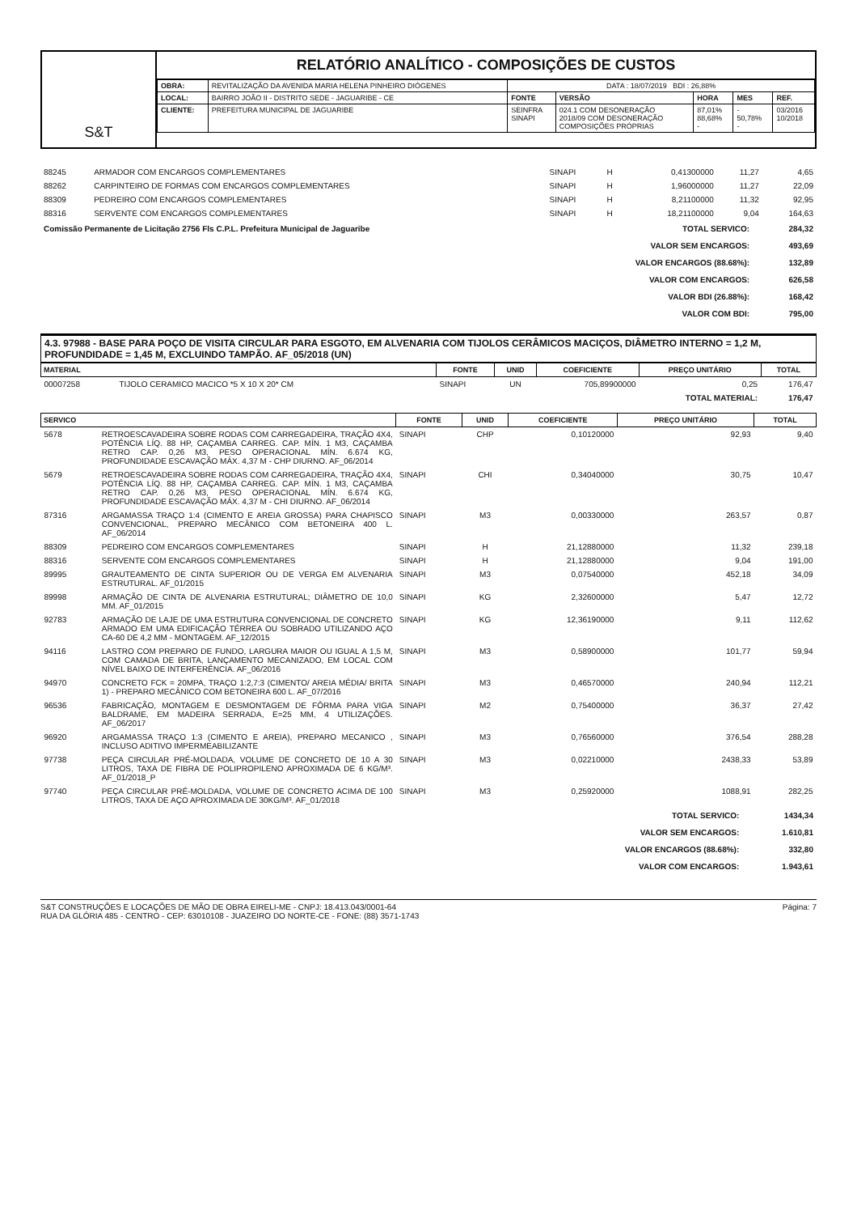S&T
RELATÓRIO ANALÍTICO - COMPOSIÇÕES DE CUSTOS
| OBRA: | REVITALIZAÇÃO DA AVENIDA MARIA HELENA PINHEIRO DIÓGENES | DATA : 18/07/2019 BDI : 26,88% | | | | |
| LOCAL: | BAIRRO JOÃO II - DISTRITO SEDE - JAGUARIBE - CE | FONTE | VERSÃO | HORA | MES | REF. |
| CLIENTE: | PREFEITURA MUNICIPAL DE JAGUARIBE | SEINFRA SINAPI | 024.1 COM DESONERAÇÃO 2018/09 COM DESONERAÇÃO COMPOSIÇÕES PRÓPRIAS | 87,01% 88,68% - | - 50,78% - | 03/2016 10/2018 |
| 88245 | ARMADOR COM ENCARGOS COMPLEMENTARES | SINAPI | H | 0,41300000 | 11,27 | 4,65 |
| 88262 | CARPINTEIRO DE FORMAS COM ENCARGOS COMPLEMENTARES | SINAPI | H | 1,96000000 | 11,27 | 22,09 |
| 88309 | PEDREIRO COM ENCARGOS COMPLEMENTARES | SINAPI | H | 8,21100000 | 11,32 | 92,95 |
| 88316 | SERVENTE COM ENCARGOS COMPLEMENTARES | SINAPI | H | 18,21100000 | 9,04 | 164,63 |
| Comissão Permanente de Licitação 2756 Fls C.P.L. Prefeitura Municipal de Jaguaribe | TOTAL SERVICO: | 284,32 |
| | VALOR SEM ENCARGOS: | 493,69 |
| | VALOR ENCARGOS (88.68%): | 132,89 |
| | VALOR COM ENCARGOS: | 626,58 |
| | VALOR BDI (26.88%): | 168,42 |
| | VALOR COM BDI: | 795,00 |
4.3. 97988 - BASE PARA POÇO DE VISITA CIRCULAR PARA ESGOTO, EM ALVENARIA COM TIJOLOS CERÂMICOS MACIÇOS, DIÂMETRO INTERNO = 1,2 M, PROFUNDIDADE = 1,45 M, EXCLUINDO TAMPÃO. AF_05/2018 (UN)
| MATERIAL | | FONTE | UNID | COEFICIENTE | PREÇO UNITÁRIO | TOTAL |
| --- | --- | --- | --- | --- | --- | --- |
| 00007258 | TIJOLO CERAMICO MACICO *5 X 10 X 20* CM | SINAPI | UN | 705,89900000 | 0,25 | 176,47 |
| TOTAL MATERIAL: | | | | | | 176,47 |
| SERVICO | | FONTE | UNID | COEFICIENTE | PREÇO UNITÁRIO | TOTAL |
| --- | --- | --- | --- | --- | --- | --- |
| 5678 | RETROESCAVADEIRA SOBRE RODAS COM CARREGADEIRA, TRAÇÃO 4X4, POTÊNCIA LÍQ. 88 HP, CAÇAMBA CARREG. CAP. MÍN. 1 M3, CAÇAMBA RETRO CAP. 0,26 M3, PESO OPERACIONAL MÍN. 6.674 KG, PROFUNDIDADE ESCAVAÇÃO MÁX. 4,37 M - CHP DIURNO. AF_06/2014 | SINAPI | CHP | 0,10120000 | 92,93 | 9,40 |
| 5679 | RETROESCAVADEIRA SOBRE RODAS COM CARREGADEIRA, TRAÇÃO 4X4, POTÊNCIA LÍQ. 88 HP, CAÇAMBA CARREG. CAP. MÍN. 1 M3, CAÇAMBA RETRO CAP. 0,26 M3, PESO OPERACIONAL MÍN. 6.674 KG, PROFUNDIDADE ESCAVAÇÃO MÁX. 4,37 M - CHI DIURNO. AF_06/2014 | SINAPI | CHI | 0,34040000 | 30,75 | 10,47 |
| 87316 | ARGAMASSA TRAÇO 1:4 (CIMENTO E AREIA GROSSA) PARA CHAPISCO CONVENCIONAL, PREPARO MECÂNICO COM BETONEIRA 400 L. AF_06/2014 | SINAPI | M3 | 0,00330000 | 263,57 | 0,87 |
| 88309 | PEDREIRO COM ENCARGOS COMPLEMENTARES | SINAPI | H | 21,12880000 | 11,32 | 239,18 |
| 88316 | SERVENTE COM ENCARGOS COMPLEMENTARES | SINAPI | H | 21,12880000 | 9,04 | 191,00 |
| 89995 | GRAUTEAMENTO DE CINTA SUPERIOR OU DE VERGA EM ALVENARIA ESTRUTURAL. AF_01/2015 | SINAPI | M3 | 0,07540000 | 452,18 | 34,09 |
| 89998 | ARMAÇÃO DE CINTA DE ALVENARIA ESTRUTURAL; DIÂMETRO DE 10,0 MM. AF_01/2015 | SINAPI | KG | 2,32600000 | 5,47 | 12,72 |
| 92783 | ARMAÇÃO DE LAJE DE UMA ESTRUTURA CONVENCIONAL DE CONCRETO ARMADO EM UMA EDIFICAÇÃO TÉRREA OU SOBRADO UTILIZANDO AÇO CA-60 DE 4,2 MM - MONTAGEM. AF_12/2015 | SINAPI | KG | 12,36190000 | 9,11 | 112,62 |
| 94116 | LASTRO COM PREPARO DE FUNDO, LARGURA MAIOR OU IGUAL A 1,5 M, COM CAMADA DE BRITA, LANÇAMENTO MECANIZADO, EM LOCAL COM NÍVEL BAIXO DE INTERFERÊNCIA. AF_06/2016 | SINAPI | M3 | 0,58900000 | 101,77 | 59,94 |
| 94970 | CONCRETO FCK = 20MPA, TRAÇO 1:2,7:3 (CIMENTO/ AREIA MÉDIA/ BRITA 1) - PREPARO MECÂNICO COM BETONEIRA 600 L. AF_07/2016 | SINAPI | M3 | 0,46570000 | 240,94 | 112,21 |
| 96536 | FABRICAÇÃO, MONTAGEM E DESMONTAGEM DE FÔRMA PARA VIGA BALDRAME, EM MADEIRA SERRADA, E=25 MM, 4 UTILIZAÇÕES. AF_06/2017 | SINAPI | M2 | 0,75400000 | 36,37 | 27,42 |
| 96920 | ARGAMASSA TRAÇO 1:3 (CIMENTO E AREIA), PREPARO MECANICO , INCLUSO ADITIVO IMPERMEABILIZANTE | SINAPI | M3 | 0,76560000 | 376,54 | 288,28 |
| 97738 | PEÇA CIRCULAR PRÉ-MOLDADA, VOLUME DE CONCRETO DE 10 A 30 LITROS, TAXA DE FIBRA DE POLIPROPILENO APROXIMADA DE 6 KG/M³. AF_01/2018_P | SINAPI | M3 | 0,02210000 | 2438,33 | 53,89 |
| 97740 | PEÇA CIRCULAR PRÉ-MOLDADA, VOLUME DE CONCRETO ACIMA DE 100 LITROS, TAXA DE AÇO APROXIMADA DE 30KG/M³. AF_01/2018 | SINAPI | M3 | 0,25920000 | 1088,91 | 282,25 |
| | TOTAL SERVICO: | 1434,34 |
| | VALOR SEM ENCARGOS: | 1.610,81 |
| | VALOR ENCARGOS (88.68%): | 332,80 |
| | VALOR COM ENCARGOS: | 1.943,61 |
S&T CONSTRUÇÕES E LOCAÇÕES DE MÃO DE OBRA EIRELI-ME - CNPJ: 18.413.043/0001-64
RUA DA GLÓRIA 485 - CENTRO - CEP: 63010108 - JUAZEIRO DO NORTE-CE - FONE: (88) 3571-1743
Página: 7